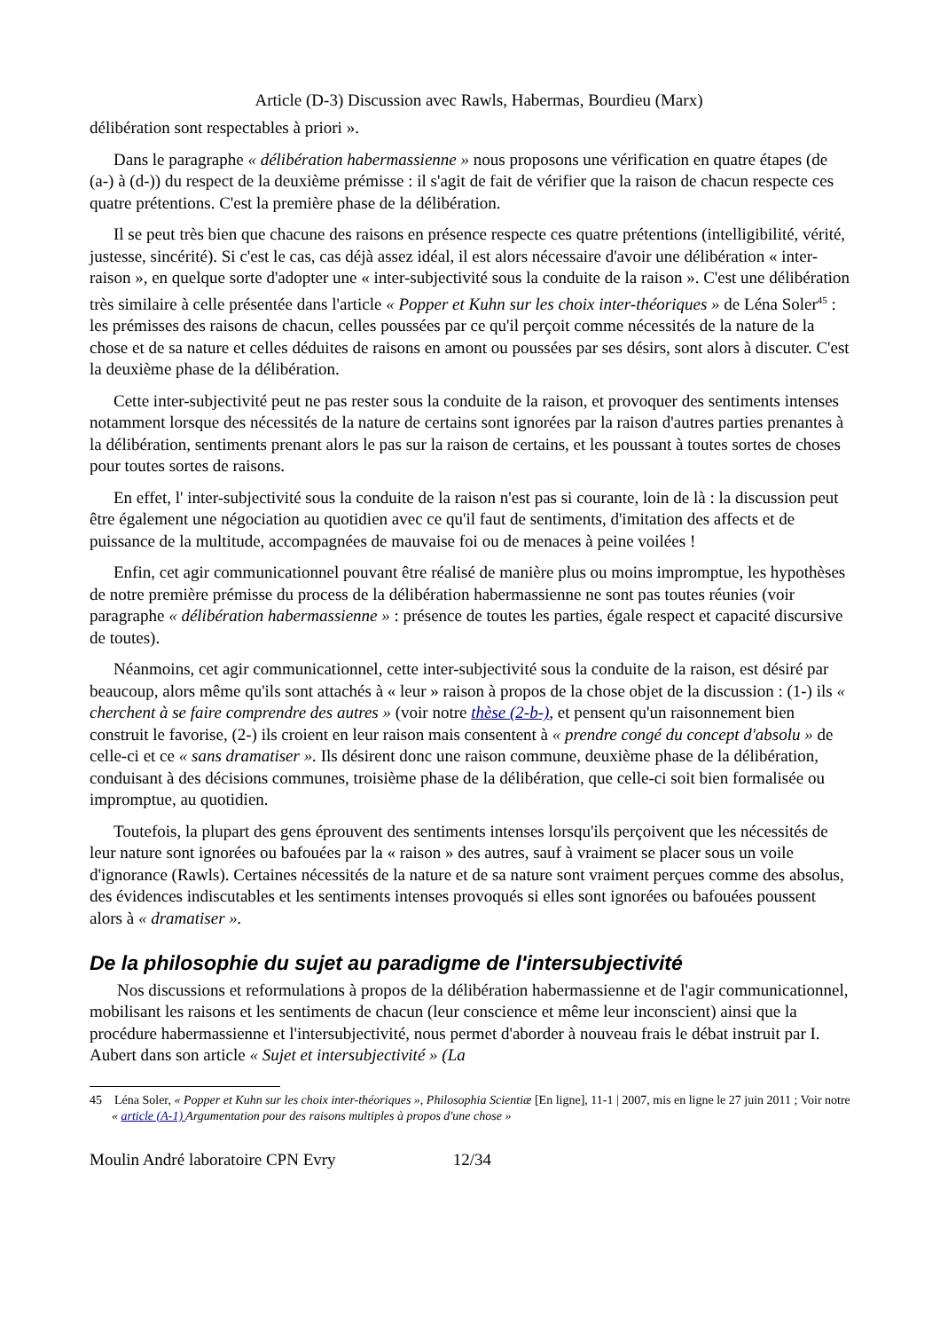Article (D-3) Discussion avec Rawls, Habermas, Bourdieu (Marx)
délibération sont respectables à priori ».
Dans le paragraphe « délibération habermassienne » nous proposons une vérification en quatre étapes (de (a-) à (d-)) du respect de la deuxième prémisse : il s'agit de fait de vérifier que la raison de chacun respecte ces quatre prétentions. C'est la première phase de la délibération.
Il se peut très bien que chacune des raisons en présence respecte ces quatre prétentions (intelligibilité, vérité, justesse, sincérité). Si c'est le cas, cas déjà assez idéal, il est alors nécessaire d'avoir une délibération « inter-raison », en quelque sorte d'adopter une « inter-subjectivité sous la conduite de la raison ». C'est une délibération très similaire à celle présentée dans l'article « Popper et Kuhn sur les choix inter-théoriques » de Léna Soler<sup>45</sup> : les prémisses des raisons de chacun, celles poussées par ce qu'il perçoit comme nécessités de la nature de la chose et de sa nature et celles déduites de raisons en amont ou poussées par ses désirs, sont alors à discuter. C'est la deuxième phase de la délibération.
Cette inter-subjectivité peut ne pas rester sous la conduite de la raison, et provoquer des sentiments intenses notamment lorsque des nécessités de la nature de certains sont ignorées par la raison d'autres parties prenantes à la délibération, sentiments prenant alors le pas sur la raison de certains, et les poussant à toutes sortes de choses pour toutes sortes de raisons.
En effet, l' inter-subjectivité sous la conduite de la raison n'est pas si courante, loin de là : la discussion peut être également une négociation au quotidien avec ce qu'il faut de sentiments, d'imitation des affects et de puissance de la multitude, accompagnées de mauvaise foi ou de menaces à peine voilées !
Enfin, cet agir communicationnel pouvant être réalisé de manière plus ou moins impromptue, les hypothèses de notre première prémisse du process de la délibération habermassienne ne sont pas toutes réunies (voir paragraphe « délibération habermassienne » : présence de toutes les parties, égale respect et capacité discursive de toutes).
Néanmoins, cet agir communicationnel, cette inter-subjectivité sous la conduite de la raison, est désiré par beaucoup, alors même qu'ils sont attachés à « leur » raison à propos de la chose objet de la discussion : (1-) ils « cherchent à se faire comprendre des autres » (voir notre thèse (2-b-), et pensent qu'un raisonnement bien construit le favorise, (2-) ils croient en leur raison mais consentent à « prendre congé du concept d'absolu » de celle-ci et ce « sans dramatiser ». Ils désirent donc une raison commune, deuxième phase de la délibération, conduisant à des décisions communes, troisième phase de la délibération, que celle-ci soit bien formalisée ou impromptue, au quotidien.
Toutefois, la plupart des gens éprouvent des sentiments intenses lorsqu'ils perçoivent que les nécessités de leur nature sont ignorées ou bafouées par la « raison » des autres, sauf à vraiment se placer sous un voile d'ignorance (Rawls). Certaines nécessités de la nature et de sa nature sont vraiment perçues comme des absolus, des évidences indiscutables et les sentiments intenses provoqués si elles sont ignorées ou bafouées poussent alors à « dramatiser ».
De la philosophie du sujet au paradigme de l'intersubjectivité
Nos discussions et reformulations à propos de la délibération habermassienne et de l'agir communicationnel, mobilisant les raisons et les sentiments de chacun (leur conscience et même leur inconscient) ainsi que la procédure habermassienne et l'intersubjectivité, nous permet d'aborder à nouveau frais le débat instruit par I. Aubert dans son article « Sujet et intersubjectivité » (La
45 Léna Soler, « Popper et Kuhn sur les choix inter-théoriques », Philosophia Scientiæ [En ligne], 11-1 | 2007, mis en ligne le 27 juin 2011 ; Voir notre « article (A-1) Argumentation pour des raisons multiples à propos d'une chose »
Moulin André laboratoire CPN Evry 12/34